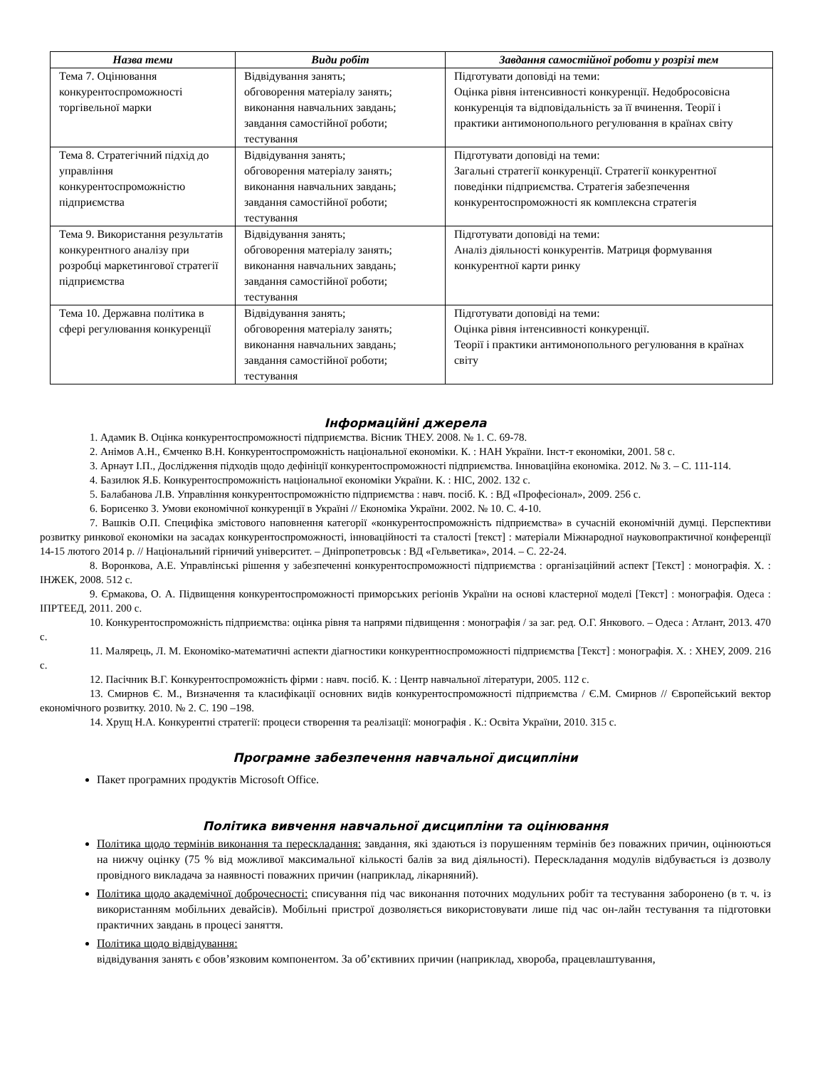| Назва теми | Види робіт | Завдання самостійної роботи у розрізі тем |
| --- | --- | --- |
| Тема 7. Оцінювання конкурентоспроможності торгівельної марки | Відвідування занять; обговорення матеріалу занять; виконання навчальних завдань; завдання самостійної роботи; тестування | Підготувати доповіді на теми: Оцінка рівня інтенсивності конкуренції. Недобросовісна конкуренція та відповідальність за її вчинення. Теорії і практики антимонопольного регулювання в країнах світу |
| Тема 8. Стратегічний підхід до управління конкурентоспроможністю підприємства | Відвідування занять; обговорення матеріалу занять; виконання навчальних завдань; завдання самостійної роботи; тестування | Підготувати доповіді на теми: Загальні стратегії конкуренції. Стратегії конкурентної поведінки підприємства. Стратегія забезпечення конкурентоспроможності як комплексна стратегія |
| Тема 9. Використання результатів конкурентного аналізу при розробці маркетингової стратегії підприємства | Відвідування занять; обговорення матеріалу занять; виконання навчальних завдань; завдання самостійної роботи; тестування | Підготувати доповіді на теми: Аналіз діяльності конкурентів. Матриця формування конкурентної карти ринку |
| Тема 10. Державна політика в сфері регулювання конкуренції | Відвідування занять; обговорення матеріалу занять; виконання навчальних завдань; завдання самостійної роботи; тестування | Підготувати доповіді на теми: Оцінка рівня інтенсивності конкуренції. Теорії і практики антимонопольного регулювання в країнах світу |
Інформаційні джерела
1. Адамик В. Оцінка конкурентоспроможності підприємства. Вісник ТНЕУ. 2008. № 1. С. 69-78.
2. Анімов А.Н., Ємченко В.Н. Конкурентоспроможність національної економіки. К. : НАН України. Інст-т економіки, 2001. 58 с.
3. Арнаут І.П., Дослідження підходів щодо дефініції конкурентоспроможності підприємства. Інноваційна економіка. 2012. № 3. – С. 111-114.
4. Базилюк Я.Б. Конкурентоспроможність національної економіки України. К. : НІС, 2002. 132 с.
5. Балабанова Л.В. Управління конкурентоспроможністю підприємства : навч. посіб. К. : ВД «Професіонал», 2009. 256 с.
6. Борисенко З. Умови економічної конкуренції в Україні // Економіка України. 2002. № 10. С. 4-10.
7. Вашків О.П. Специфіка змістового наповнення категорії «конкурентоспроможність підприємства» в сучасній економічній думці. Перспективи розвитку ринкової економіки на засадах конкурентоспроможності, інноваційності та сталості [текст] : матеріали Міжнародної науковопрактичної конференції 14-15 лютого 2014 р. // Національний гірничий університет. – Дніпропетровськ : ВД «Гельветика», 2014. – С. 22-24.
8. Воронкова, А.Е. Управлінські рішення у забезпеченні конкурентоспроможності підприємства : організаційний аспект [Текст] : монографія. Х. : ІНЖЕК, 2008. 512 с.
9. Єрмакова, О. А. Підвищення конкурентоспроможності приморських регіонів України на основі кластерної моделі [Текст] : монографія. Одеса : ІПРТЕЕД, 2011. 200 с.
10. Конкурентоспроможність підприємства: оцінка рівня та напрями підвищення : монографія / за заг. ред. О.Г. Янкового. – Одеса : Атлант, 2013. 470 с.
11. Малярець, Л. М. Економіко-математичні аспекти діагностики конкурентноспроможності підприємства [Текст] : монографія. Х. : ХНЕУ, 2009. 216 с.
12. Пасічник В.Г. Конкурентоспроможність фірми : навч. посіб. К. : Центр навчальної літератури, 2005. 112 с.
13. Смирнов Є. М., Визначення та класифікації основних видів конкурентоспроможності підприємства / Є.М. Смирнов // Європейський вектор економічного розвитку. 2010. № 2. С. 190 –198.
14. Хрущ Н.А. Конкурентні стратегії: процеси створення та реалізації: монографія . К.: Освіта України, 2010. 315 с.
Програмне забезпечення навчальної дисципліни
Пакет програмних продуктів Microsoft Office.
Політика вивчення навчальної дисципліни та оцінювання
Політика щодо термінів виконання та перескладання: завдання, які здаються із порушенням термінів без поважних причин, оцінюються на нижчу оцінку (75 % від можливої максимальної кількості балів за вид діяльності). Перескладання модулів відбувається із дозволу провідного викладача за наявності поважних причин (наприклад, лікарняний).
Політика щодо академічної доброчесності: списування під час виконання поточних модульних робіт та тестування заборонено (в т. ч. із використанням мобільних девайсів). Мобільні пристрої дозволяється використовувати лише під час он-лайн тестування та підготовки практичних завдань в процесі заняття.
Політика щодо відвідування:
відвідування занять є обов’язковим компонентом. За об’єктивних причин (наприклад, хвороба, працевлаштування,